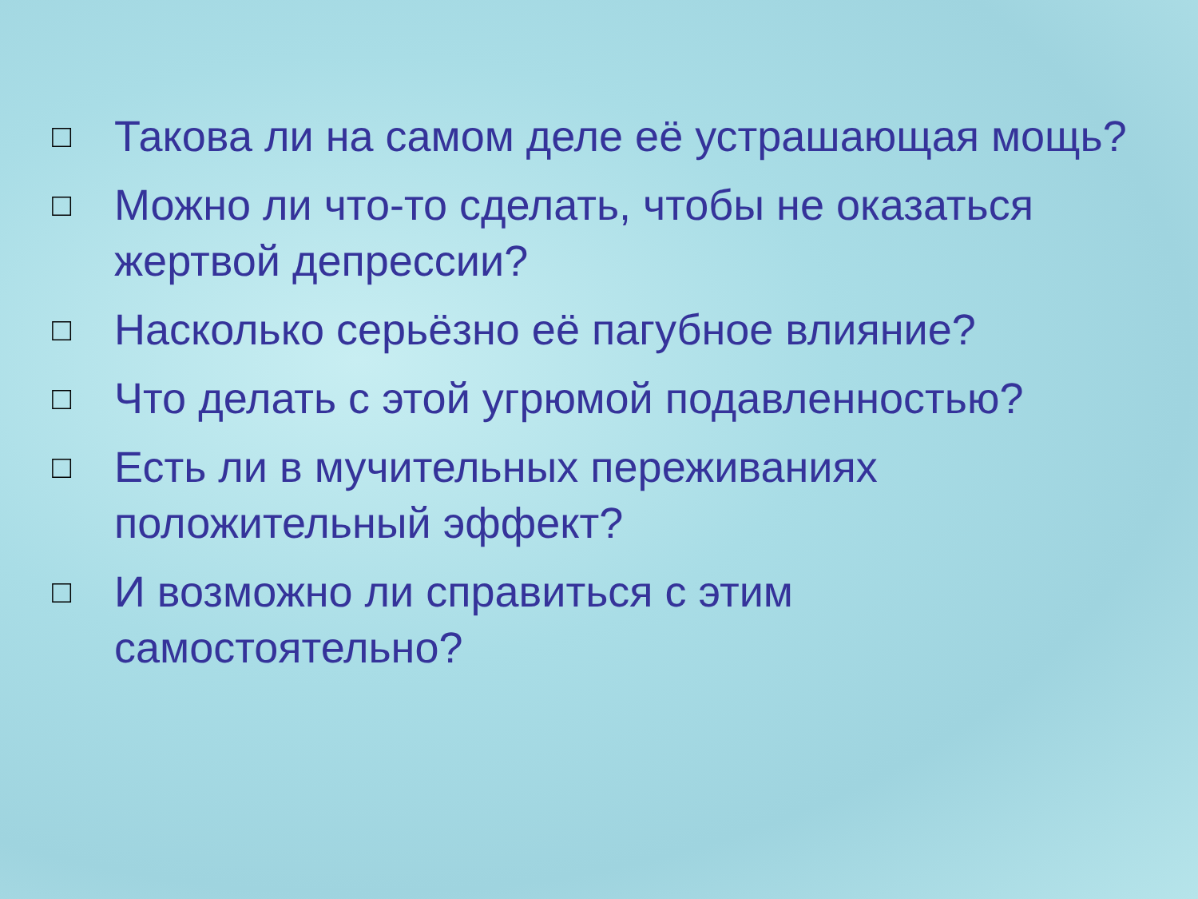□ Такова ли на самом деле её устрашающая мощь?
□ Можно ли что-то сделать, чтобы не оказаться жертвой депрессии?
□ Насколько серьёзно её пагубное влияние?
□ Что делать с этой угрюмой подавленностью?
□ Есть ли в мучительных переживаниях положительный эффект?
□ И возможно ли справиться с этим самостоятельно?